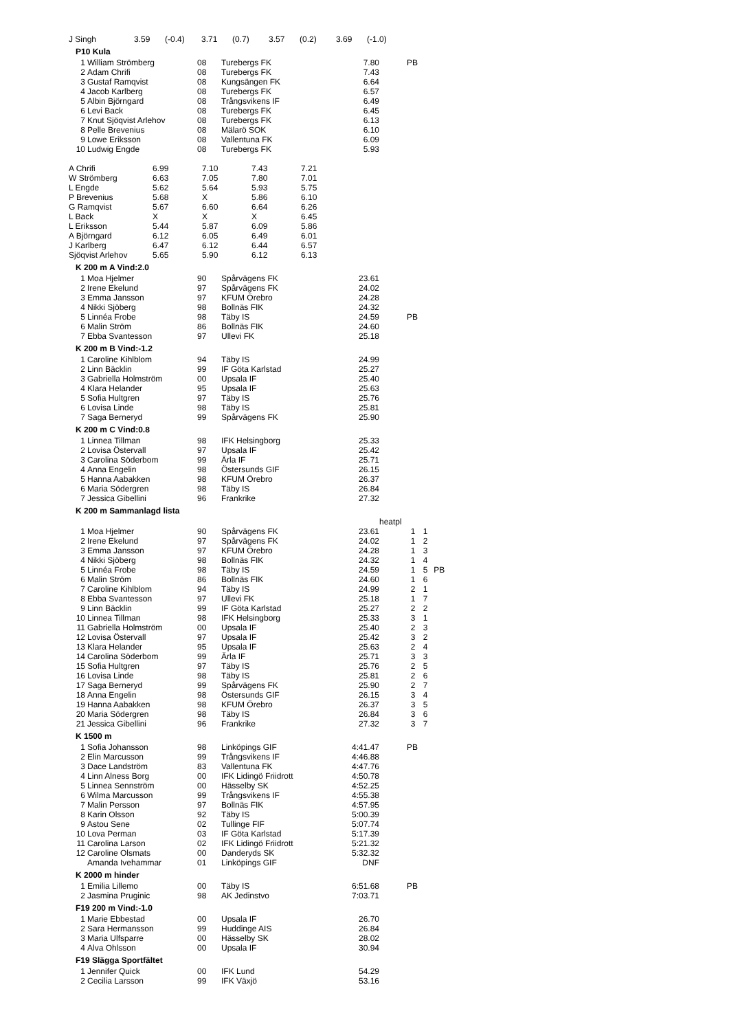| J Singh | 3.59 | (-0.4) | 3.71 | (0.7) | 3.57 | (0.2) | 3.69 | (-1.0) |
P10 Kula
| 1 | William Strömberg | 08 | Turebergs FK | 7.80 | PB |
| 2 | Adam Chrifi | 08 | Turebergs FK | 7.43 | |
| 3 | Gustaf Ramqvist | 08 | Kungsängen FK | 6.64 | |
| 4 | Jacob Karlberg | 08 | Turebergs FK | 6.57 | |
| 5 | Albin Björngard | 08 | Trångsvikens IF | 6.49 | |
| 6 | Levi Back | 08 | Turebergs FK | 6.45 | |
| 7 | Knut Sjöqvist Arlehov | 08 | Turebergs FK | 6.13 | |
| 8 | Pelle Brevenius | 08 | Mälarö SOK | 6.10 | |
| 9 | Lowe Eriksson | 08 | Vallentuna FK | 6.09 | |
| 10 | Ludwig Engde | 08 | Turebergs FK | 5.93 | |
| A Chrifi | 6.99 | 7.10 | 7.43 | 7.21 |
| W Strömberg | 6.63 | 7.05 | 7.80 | 7.01 |
| L Engde | 5.62 | 5.64 | 5.93 | 5.75 |
| P Brevenius | 5.68 | X | 5.86 | 6.10 |
| G Ramqvist | 5.67 | 6.60 | 6.64 | 6.26 |
| L Back | X | X | X | 6.45 |
| L Eriksson | 5.44 | 5.87 | 6.09 | 5.86 |
| A Björngard | 6.12 | 6.05 | 6.49 | 6.01 |
| J Karlberg | 6.47 | 6.12 | 6.44 | 6.57 |
| Sjöqvist Arlehov | 5.65 | 5.90 | 6.12 | 6.13 |
K 200 m A Vind:2.0
| 1 | Moa Hjelmer | 90 | Spårvägens FK | 23.61 | |
| 2 | Irene Ekelund | 97 | Spårvägens FK | 24.02 | |
| 3 | Emma Jansson | 97 | KFUM Örebro | 24.28 | |
| 4 | Nikki Sjöberg | 98 | Bollnäs FIK | 24.32 | |
| 5 | Linnéa Frobe | 98 | Täby IS | 24.59 | PB |
| 6 | Malin Ström | 86 | Bollnäs FIK | 24.60 | |
| 7 | Ebba Svantesson | 97 | Ullevi FK | 25.18 | |
K 200 m B Vind:-1.2
| 1 | Caroline Kihlblom | 94 | Täby IS | 24.99 | |
| 2 | Linn Bäcklin | 99 | IF Göta Karlstad | 25.27 | |
| 3 | Gabriella Holmström | 00 | Upsala IF | 25.40 | |
| 4 | Klara Helander | 95 | Upsala IF | 25.63 | |
| 5 | Sofia Hultgren | 97 | Täby IS | 25.76 | |
| 6 | Lovisa Linde | 98 | Täby IS | 25.81 | |
| 7 | Saga Berneryd | 99 | Spårvägens FK | 25.90 | |
K 200 m C Vind:0.8
| 1 | Linnea Tillman | 98 | IFK Helsingborg | 25.33 | |
| 2 | Lovisa Östervall | 97 | Upsala IF | 25.42 | |
| 3 | Carolina Söderbom | 99 | Ärla IF | 25.71 | |
| 4 | Anna Engelin | 98 | Östersunds GIF | 26.15 | |
| 5 | Hanna Aabakken | 98 | KFUM Örebro | 26.37 | |
| 6 | Maria Södergren | 98 | Täby IS | 26.84 | |
| 7 | Jessica Gibellini | 96 | Frankrike | 27.32 | |
K 200 m Sammanlagd lista
| | | | | | heatpl | | |
| 1 | Moa Hjelmer | 90 | Spårvägens FK | 23.61 | 1 | 1 | |
| 2 | Irene Ekelund | 97 | Spårvägens FK | 24.02 | 1 | 2 | |
| 3 | Emma Jansson | 97 | KFUM Örebro | 24.28 | 1 | 3 | |
| 4 | Nikki Sjöberg | 98 | Bollnäs FIK | 24.32 | 1 | 4 | |
| 5 | Linnéa Frobe | 98 | Täby IS | 24.59 | 1 | 5 | PB |
| 6 | Malin Ström | 86 | Bollnäs FIK | 24.60 | 1 | 6 | |
| 7 | Caroline Kihlblom | 94 | Täby IS | 24.99 | 2 | 1 | |
| 8 | Ebba Svantesson | 97 | Ullevi FK | 25.18 | 1 | 7 | |
| 9 | Linn Bäcklin | 99 | IF Göta Karlstad | 25.27 | 2 | 2 | |
| 10 | Linnea Tillman | 98 | IFK Helsingborg | 25.33 | 3 | 1 | |
| 11 | Gabriella Holmström | 00 | Upsala IF | 25.40 | 2 | 3 | |
| 12 | Lovisa Östervall | 97 | Upsala IF | 25.42 | 3 | 2 | |
| 13 | Klara Helander | 95 | Upsala IF | 25.63 | 2 | 4 | |
| 14 | Carolina Söderbom | 99 | Ärla IF | 25.71 | 3 | 3 | |
| 15 | Sofia Hultgren | 97 | Täby IS | 25.76 | 2 | 5 | |
| 16 | Lovisa Linde | 98 | Täby IS | 25.81 | 2 | 6 | |
| 17 | Saga Berneryd | 99 | Spårvägens FK | 25.90 | 2 | 7 | |
| 18 | Anna Engelin | 98 | Östersunds GIF | 26.15 | 3 | 4 | |
| 19 | Hanna Aabakken | 98 | KFUM Örebro | 26.37 | 3 | 5 | |
| 20 | Maria Södergren | 98 | Täby IS | 26.84 | 3 | 6 | |
| 21 | Jessica Gibellini | 96 | Frankrike | 27.32 | 3 | 7 | |
K 1500 m
| 1 | Sofia Johansson | 98 | Linköpings GIF | 4:41.47 | PB |
| 2 | Elin Marcusson | 99 | Trångsvikens IF | 4:46.88 | |
| 3 | Dace Landström | 83 | Vallentuna FK | 4:47.76 | |
| 4 | Linn Alness Borg | 00 | IFK Lidingö Friidrott | 4:50.78 | |
| 5 | Linnea Sennström | 00 | Hässelby SK | 4:52.25 | |
| 6 | Wilma Marcusson | 99 | Trångsvikens IF | 4:55.38 | |
| 7 | Malin Persson | 97 | Bollnäs FIK | 4:57.95 | |
| 8 | Karin Olsson | 92 | Täby IS | 5:00.39 | |
| 9 | Astou Sene | 02 | Tullinge FIF | 5:07.74 | |
| 10 | Lova Perman | 03 | IF Göta Karlstad | 5:17.39 | |
| 11 | Carolina Larson | 02 | IFK Lidingö Friidrott | 5:21.32 | |
| 12 | Caroline Olsmats | 00 | Danderyds SK | 5:32.32 | |
| | Amanda Ivehammar | 01 | Linköpings GIF | DNF | |
K 2000 m hinder
| 1 | Emilia Lillemo | 00 | Täby IS | 6:51.68 | PB |
| 2 | Jasmina Pruginic | 98 | AK Jedinstvo | 7:03.71 | |
F19 200 m Vind:-1.0
| 1 | Marie Ebbestad | 00 | Upsala IF | 26.70 | |
| 2 | Sara Hermansson | 99 | Huddinge AIS | 26.84 | |
| 3 | Maria Ulfsparre | 00 | Hässelby SK | 28.02 | |
| 4 | Alva Ohlsson | 00 | Upsala IF | 30.94 | |
F19 Slägga Sportfältet
| 1 | Jennifer Quick | 00 | IFK Lund | 54.29 | |
| 2 | Cecilia Larsson | 99 | IFK Växjö | 53.16 | |